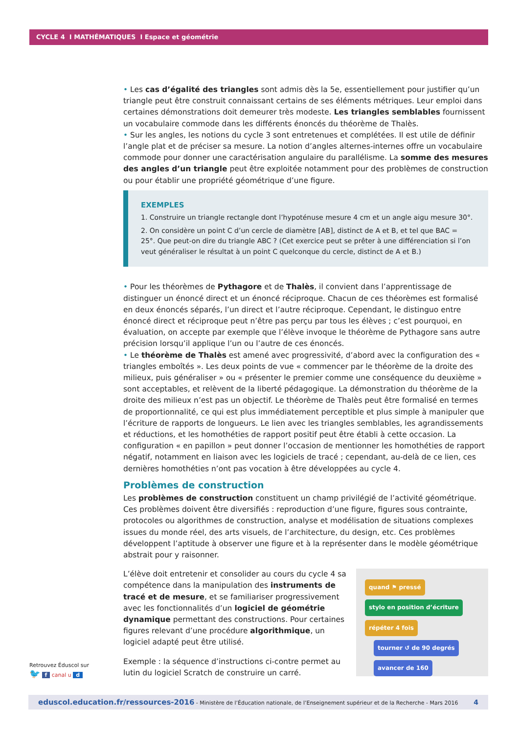CYCLE 4 I MATHÉMATIQUES I Espace et géométrie
• Les cas d’égalité des triangles sont admis dès la 5e, essentiellement pour justifier qu’un triangle peut être construit connaissant certains de ses éléments métriques. Leur emploi dans certaines démonstrations doit demeurer très modeste. Les triangles semblables fournissent un vocabulaire commode dans les différents énoncés du théorème de Thalès.
• Sur les angles, les notions du cycle 3 sont entretenues et complétées. Il est utile de définir l’angle plat et de préciser sa mesure. La notion d’angles alternes-internes offre un vocabulaire commode pour donner une caractérisation angulaire du parallélisme. La somme des mesures des angles d’un triangle peut être exploitée notamment pour des problèmes de construction ou pour établir une propriété géométrique d’une figure.
EXEMPLES
1. Construire un triangle rectangle dont l’hypoténuse mesure 4 cm et un angle aigu mesure 30°.
2. On considère un point C d’un cercle de diamètre [AB], distinct de A et B, et tel que BAC = 25°. Que peut-on dire du triangle ABC ? (Cet exercice peut se prêter à une différenciation si l’on veut généraliser le résultat à un point C quelconque du cercle, distinct de A et B.)
• Pour les théorèmes de Pythagore et de Thalès, il convient dans l’apprentissage de distinguer un énoncé direct et un énoncé réciproque. Chacun de ces théorèmes est formalisé en deux énoncés séparés, l’un direct et l’autre réciproque. Cependant, le distinguo entre énoncé direct et réciproque peut n’être pas perçu par tous les élèves ; c’est pourquoi, en évaluation, on accepte par exemple que l’élève invoque le théorème de Pythagore sans autre précision lorsqu’il applique l’un ou l’autre de ces énoncés.
• Le théorème de Thalès est amené avec progressivité, d’abord avec la configuration des « triangles emboîtés ». Les deux points de vue « commencer par le théorème de la droite des milieux, puis généraliser » ou « présenter le premier comme une conséquence du deuxième » sont acceptables, et relèvent de la liberté pédagogique. La démonstration du théorème de la droite des milieux n’est pas un objectif. Le théorème de Thalès peut être formalisé en termes de proportionnalité, ce qui est plus immédiatement perceptible et plus simple à manipuler que l’écriture de rapports de longueurs. Le lien avec les triangles semblables, les agrandissements et réductions, et les homothéties de rapport positif peut être établi à cette occasion. La configuration « en papillon » peut donner l’occasion de mentionner les homothéties de rapport négatif, notamment en liaison avec les logiciels de tracé ; cependant, au-delà de ce lien, ces dernières homothéties n’ont pas vocation à être développées au cycle 4.
Problèmes de construction
Les problèmes de construction constituent un champ privilégié de l’activité géométrique. Ces problèmes doivent être diversifiés : reproduction d’une figure, figures sous contrainte, protocoles ou algorithmes de construction, analyse et modélisation de situations complexes issues du monde réel, des arts visuels, de l’architecture, du design, etc. Ces problèmes développent l’aptitude à observer une figure et à la représenter dans le modèle géométrique abstrait pour y raisonner.
L’élève doit entretenir et consolider au cours du cycle 4 sa compétence dans la manipulation des instruments de tracé et de mesure, et se familiariser progressivement avec les fonctionnalités d’un logiciel de géométrie dynamique permettant des constructions. Pour certaines figures relevant d’une procédure algorithmique, un logiciel adapté peut être utilisé.
Exemple : la séquence d’instructions ci-contre permet au lutin du logiciel Scratch de construire un carré.
quand ⚑ pressé
stylo en position d’écriture
répéter 4 fois
tourner ↺ de 90 degrés
avancer de 160
Retrouvez Éduscol sur
🐦 f canal u d
eduscol.education.fr/ressources-2016 - Ministère de l’Éducation nationale, de l’Enseignement supérieur et de la Recherche - Mars 2016 4